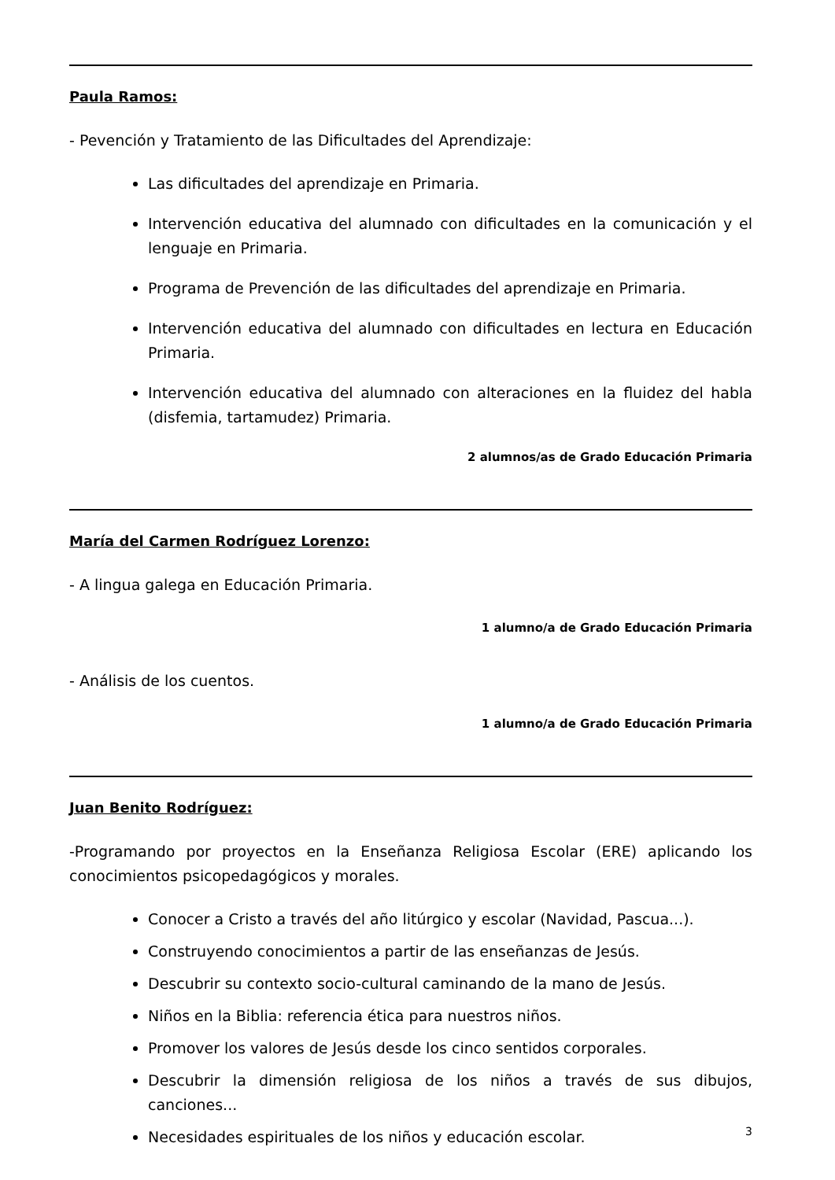Paula Ramos:
- Pevención y Tratamiento de las Dificultades del Aprendizaje:
Las dificultades del aprendizaje en Primaria.
Intervención educativa del alumnado con dificultades en la comunicación y el lenguaje en Primaria.
Programa de Prevención de las dificultades del aprendizaje en Primaria.
Intervención educativa del alumnado con dificultades en lectura en Educación Primaria.
Intervención educativa del alumnado con alteraciones en la fluidez del habla (disfemia, tartamudez) Primaria.
2 alumnos/as de Grado Educación Primaria
María del Carmen Rodríguez Lorenzo:
- A lingua galega en Educación Primaria.
1 alumno/a de Grado Educación Primaria
- Análisis de los cuentos.
1 alumno/a de Grado Educación Primaria
Juan Benito Rodríguez:
-Programando por proyectos en la Enseñanza Religiosa Escolar (ERE) aplicando los conocimientos psicopedagógicos y morales.
Conocer a Cristo a través del año litúrgico y escolar (Navidad, Pascua...).
Construyendo conocimientos a partir de las enseñanzas de Jesús.
Descubrir su contexto socio-cultural caminando de la mano de Jesús.
Niños en la Biblia: referencia ética para nuestros niños.
Promover los valores de Jesús desde los cinco sentidos corporales.
Descubrir la dimensión religiosa de los niños a través de sus dibujos, canciones...
Necesidades espirituales de los niños y educación escolar.
3